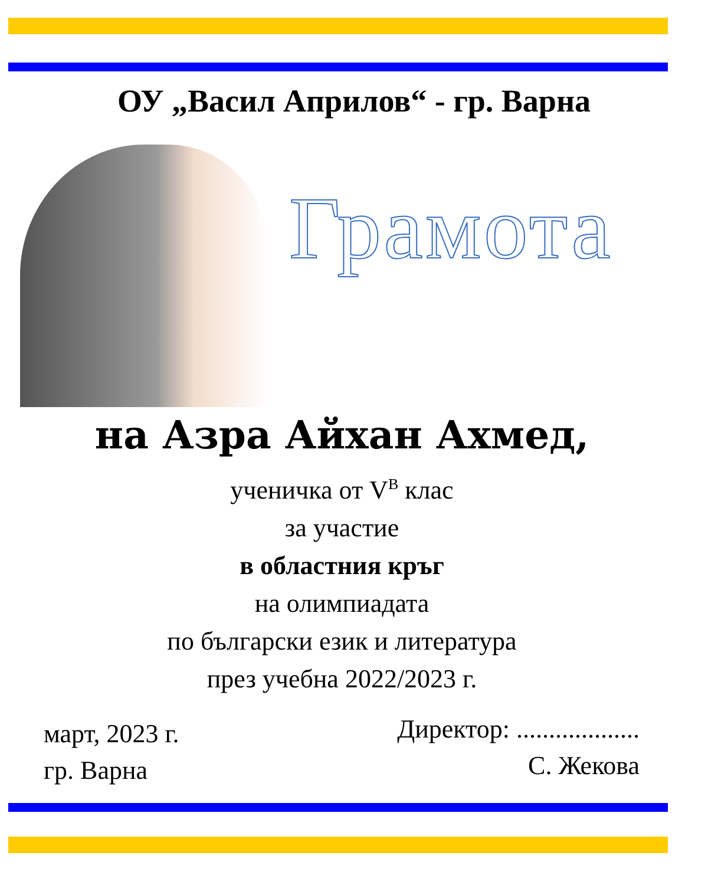ОУ „Васил Априлов“ - гр. Варна
Грамота
на Азра Айхан Ахмед,
ученичка от V<sup>В</sup> клас
за участие
в областния кръг
на олимпиадата
по български език и литература
през учебна 2022/2023 г.
март, 2023 г.
гр. Варна
Директор: ...................
С. Жекова